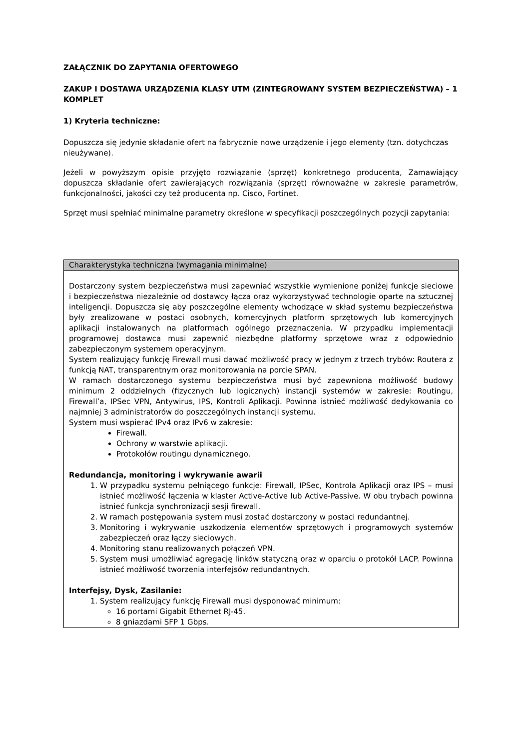ZAŁĄCZNIK DO ZAPYTANIA OFERTOWEGO
ZAKUP I DOSTAWA URZĄDZENIA KLASY UTM (ZINTEGROWANY SYSTEM BEZPIECZEŃSTWA) – 1 KOMPLET
1) Kryteria techniczne:
Dopuszcza się jedynie składanie ofert na fabrycznie nowe urządzenie i jego elementy (tzn. dotychczas nieużywane).
Jeżeli w powyższym opisie przyjęto rozwiązanie (sprzęt) konkretnego producenta, Zamawiający dopuszcza składanie ofert zawierających rozwiązania (sprzęt) równoważne w zakresie parametrów, funkcjonalności, jakości czy też producenta np. Cisco, Fortinet.
Sprzęt musi spełniać minimalne parametry określone w specyfikacji poszczególnych pozycji zapytania:
| Charakterystyka techniczna (wymagania minimalne) |
| --- |
| Dostarczony system bezpieczeństwa musi zapewniać wszystkie wymienione poniżej funkcje sieciowe i bezpieczeństwa niezależnie od dostawcy łącza oraz wykorzystywać technologie oparte na sztucznej inteligencji. Dopuszcza się aby poszczególne elementy wchodzące w skład systemu bezpieczeństwa były zrealizowane w postaci osobnych, komercyjnych platform sprzętowych lub komercyjnych aplikacji instalowanych na platformach ogólnego przeznaczenia. W przypadku implementacji programowej dostawca musi zapewnić niezbędne platformy sprzętowe wraz z odpowiednio zabezpieczonym systemem operacyjnym. System realizujący funkcję Firewall musi dawać możliwość pracy w jednym z trzech trybów: Routera z funkcją NAT, transparentnym oraz monitorowania na porcie SPAN. W ramach dostarczonego systemu bezpieczeństwa musi być zapewniona możliwość budowy minimum 2 oddzielnych (fizycznych lub logicznych) instancji systemów w zakresie: Routingu, Firewall’a, IPSec VPN, Antywirus, IPS, Kontroli Aplikacji. Powinna istnieć możliwość dedykowania co najmniej 3 administratorów do poszczególnych instancji systemu. System musi wspierać IPv4 oraz IPv6 w zakresie: Firewall. Ochrony w warstwie aplikacji. Protokołów routingu dynamicznego. Redundancja, monitoring i wykrywanie awarii 1. W przypadku systemu pełniącego funkcje: Firewall, IPSec, Kontrola Aplikacji oraz IPS – musi istnieć możliwość łączenia w klaster Active-Active lub Active-Passive. W obu trybach powinna istnieć funkcja synchronizacji sesji firewall. 2. W ramach postępowania system musi zostać dostarczony w postaci redundantnej. 3. Monitoring i wykrywanie uszkodzenia elementów sprzętowych i programowych systemów zabezpieczeń oraz łączy sieciowych. 4. Monitoring stanu realizowanych połączeń VPN. 5. System musi umożliwiać agregację linków statyczną oraz w oparciu o protokół LACP. Powinna istnieć możliwość tworzenia interfejsów redundantnych. Interfejsy, Dysk, Zasilanie: 1. System realizujący funkcję Firewall musi dysponować minimum: 16 portami Gigabit Ethernet RJ-45. 8 gniazdami SFP 1 Gbps. |